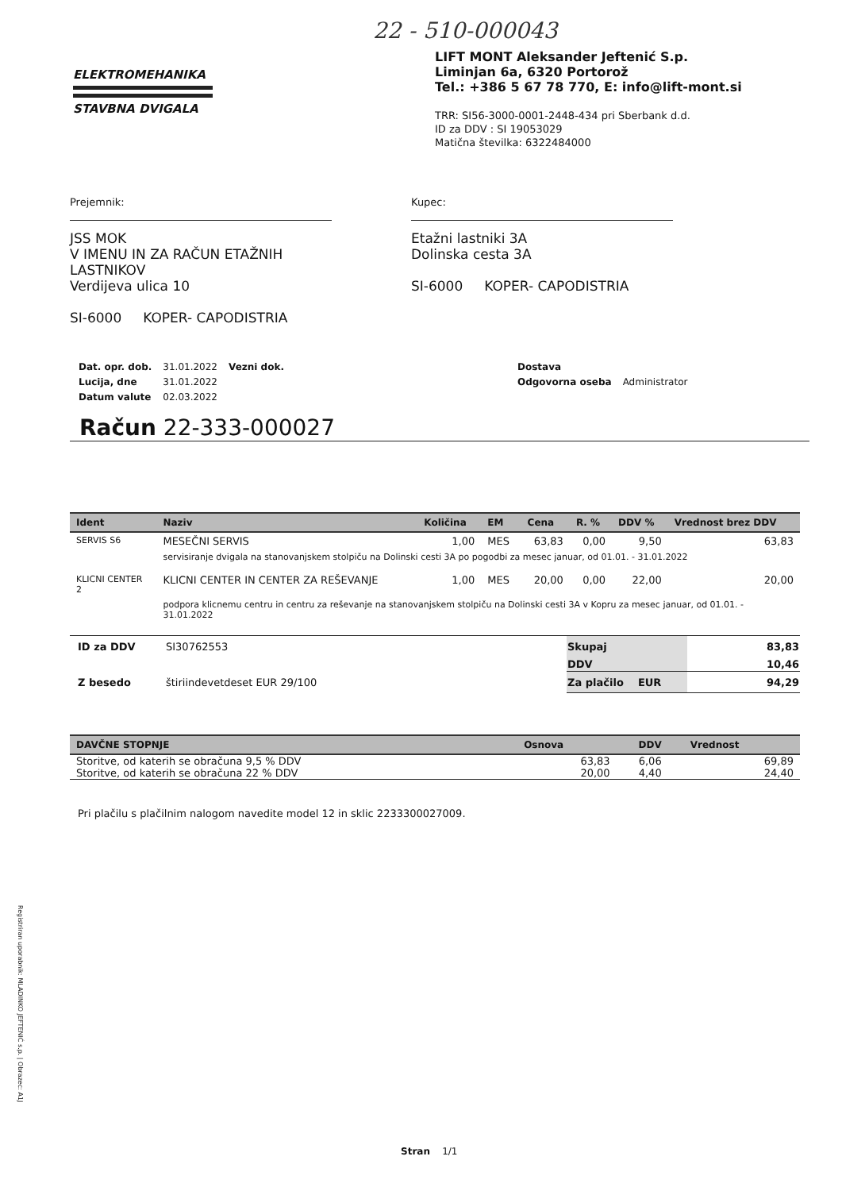22 - 510-000043
ELEKTROMEHANIKA
STAVBNA DVIGALA
LIFT MONT Aleksander Jeftenić S.p.
Liminjan 6a, 6320 Portorož
Tel.: +386 5 67 78 770, E: info@lift-mont.si
TRR: SI56-3000-0001-2448-434 pri Sberbank d.d.
ID za DDV : SI 19053029
Matična številka: 6322484000
Prejemnik:
JSS MOK
V IMENU IN ZA RAČUN ETAŽNIH
LASTNIKOV
Verdijeva ulica 10
SI-6000 KOPER- CAPODISTRIA
Kupec:
Etažni lastniki 3A
Dolinska cesta 3A
SI-6000 KOPER- CAPODISTRIA
| Dat. opr. dob. | 31.01.2022 | Vezni dok. | Dostava | |
| Lucija, dne | 31.01.2022 | | Odgovorna oseba | Administrator |
| Datum valute | 02.03.2022 | | | |
Račun 22-333-000027
| Ident | Naziv | Količina | EM | Cena | R. % | DDV % | Vrednost brez DDV |
| --- | --- | --- | --- | --- | --- | --- | --- |
| SERVIS S6 | MESEČNI SERVIS | 1,00 | MES | 63,83 | 0,00 | 9,50 | 63,83 |
| | servisiranje dvigala na stanovanjskem stolpiču na Dolinski cesti 3A po pogodbi za mesec januar, od 01.01. - 31.01.2022 | | | | | | |
| KLICNI CENTER 2 | KLICNI CENTER IN CENTER ZA REŠEVANJE | 1,00 | MES | 20,00 | 0,00 | 22,00 | 20,00 |
| | podpora klicnemu centru in centru za reševanje na stanovanjskem stolpiču na Dolinski cesti 3A v Kopru za mesec januar, od 01.01. - 31.01.2022 | | | | | | |
| ID za DDV | SI30762553 | Skupaj | 83,83 |
| | | DDV | 10,46 |
| Z besedo | štiriindevetdeset EUR 29/100 | Za plačilo EUR | 94,29 |
| DAVČNE STOPNJE | Osnova | DDV | Vrednost |
| --- | --- | --- | --- |
| Storitve, od katerih se obračuna 9,5 % DDV | 63,83 | 6,06 | 69,89 |
| Storitve, od katerih se obračuna 22 % DDV | 20,00 | 4,40 | 24,40 |
Pri plačilu s plačilnim nalogom navedite model 12 in sklic 2233300027009.
Registriran uporabnik: MLADINKO JEFTENIĆ s.p. | Obrazec: A1J
Stran 1/1